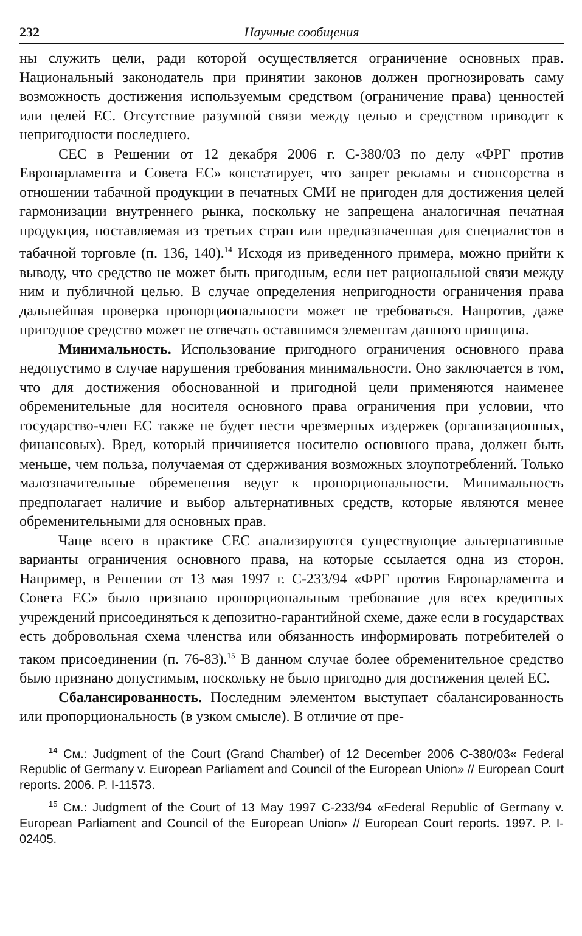232 Научные сообщения
ны служить цели, ради которой осуществляется ограничение основных прав. Национальный законодатель при принятии законов должен прогнозировать саму возможность достижения используемым средством (ограничение права) ценностей или целей ЕС. Отсутствие разумной связи между целью и средством приводит к непригодности последнего.
СЕС в Решении от 12 декабря 2006 г. С-380/03 по делу «ФРГ против Европарламента и Совета ЕС» констатирует, что запрет рекламы и спонсорства в отношении табачной продукции в печатных СМИ не пригоден для достижения целей гармонизации внутреннего рынка, поскольку не запрещена аналогичная печатная продукция, поставляемая из третьих стран или предназначенная для специалистов в табачной торговле (п. 136, 140).<sup>14</sup> Исходя из приведенного примера, можно прийти к выводу, что средство не может быть пригодным, если нет рациональной связи между ним и публичной целью. В случае определения непригодности ограничения права дальнейшая проверка пропорциональности может не требоваться. Напротив, даже пригодное средство может не отвечать оставшимся элементам данного принципа.
Минимальность. Использование пригодного ограничения основного права недопустимо в случае нарушения требования минимальности. Оно заключается в том, что для достижения обоснованной и пригодной цели применяются наименее обременительные для носителя основного права ограничения при условии, что государство-член ЕС также не будет нести чрезмерных издержек (организационных, финансовых). Вред, который причиняется носителю основного права, должен быть меньше, чем польза, получаемая от сдерживания возможных злоупотреблений. Только малозначительные обременения ведут к пропорциональности. Минимальность предполагает наличие и выбор альтернативных средств, которые являются менее обременительными для основных прав.
Чаще всего в практике СЕС анализируются существующие альтернативные варианты ограничения основного права, на которые ссылается одна из сторон. Например, в Решении от 13 мая 1997 г. С-233/94 «ФРГ против Европарламента и Совета ЕС» было признано пропорциональным требование для всех кредитных учреждений присоединяться к депозитно-гарантийной схеме, даже если в государствах есть добровольная схема членства или обязанность информировать потребителей о таком присоединении (п. 76-83).<sup>15</sup> В данном случае более обременительное средство было признано допустимым, поскольку не было пригодно для достижения целей ЕС.
Сбалансированность. Последним элементом выступает сбалансированность или пропорциональность (в узком смысле). В отличие от пре-
<sup>14</sup> См.: Judgment of the Court (Grand Chamber) of 12 December 2006 C-380/03« Federal Republic of Germany v. European Parliament and Council of the European Union» // European Court reports. 2006. P. I-11573.
<sup>15</sup> См.: Judgment of the Court of 13 May 1997 C-233/94 «Federal Republic of Germany v. European Parliament and Council of the European Union» // European Court reports. 1997. P. I-02405.